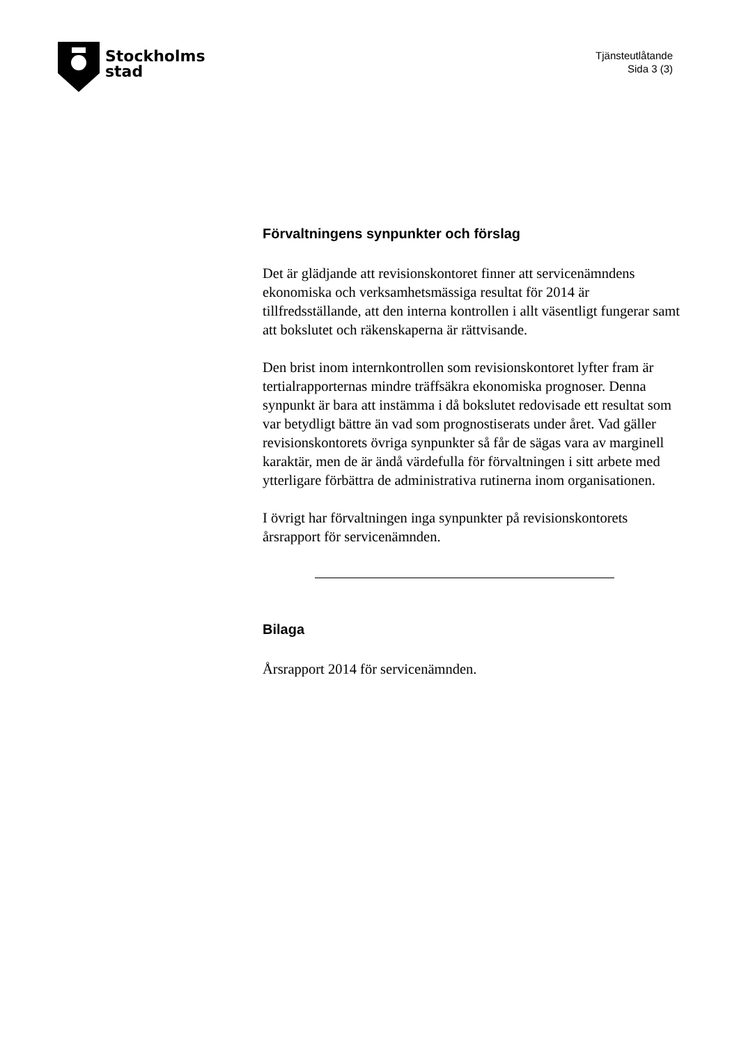Stockholms
stad
Tjänsteutlåtande
Sida 3 (3)
Förvaltningens synpunkter och förslag
Det är glädjande att revisionskontoret finner att servicenämndens ekonomiska och verksamhetsmässiga resultat för 2014 är tillfredsställande, att den interna kontrollen i allt väsentligt fungerar samt att bokslutet och räkenskaperna är rättvisande.
Den brist inom internkontrollen som revisionskontoret lyfter fram är tertialrapporternas mindre träffsäkra ekonomiska prognoser. Denna synpunkt är bara att instämma i då bokslutet redovisade ett resultat som var betydligt bättre än vad som prognostiserats under året. Vad gäller revisionskontorets övriga synpunkter så får de sägas vara av marginell karaktär, men de är ändå värdefulla för förvaltningen i sitt arbete med ytterligare förbättra de administrativa rutinerna inom organisationen.
I övrigt har förvaltningen inga synpunkter på revisionskontorets årsrapport för servicenämnden.
Bilaga
Årsrapport 2014 för servicenämnden.